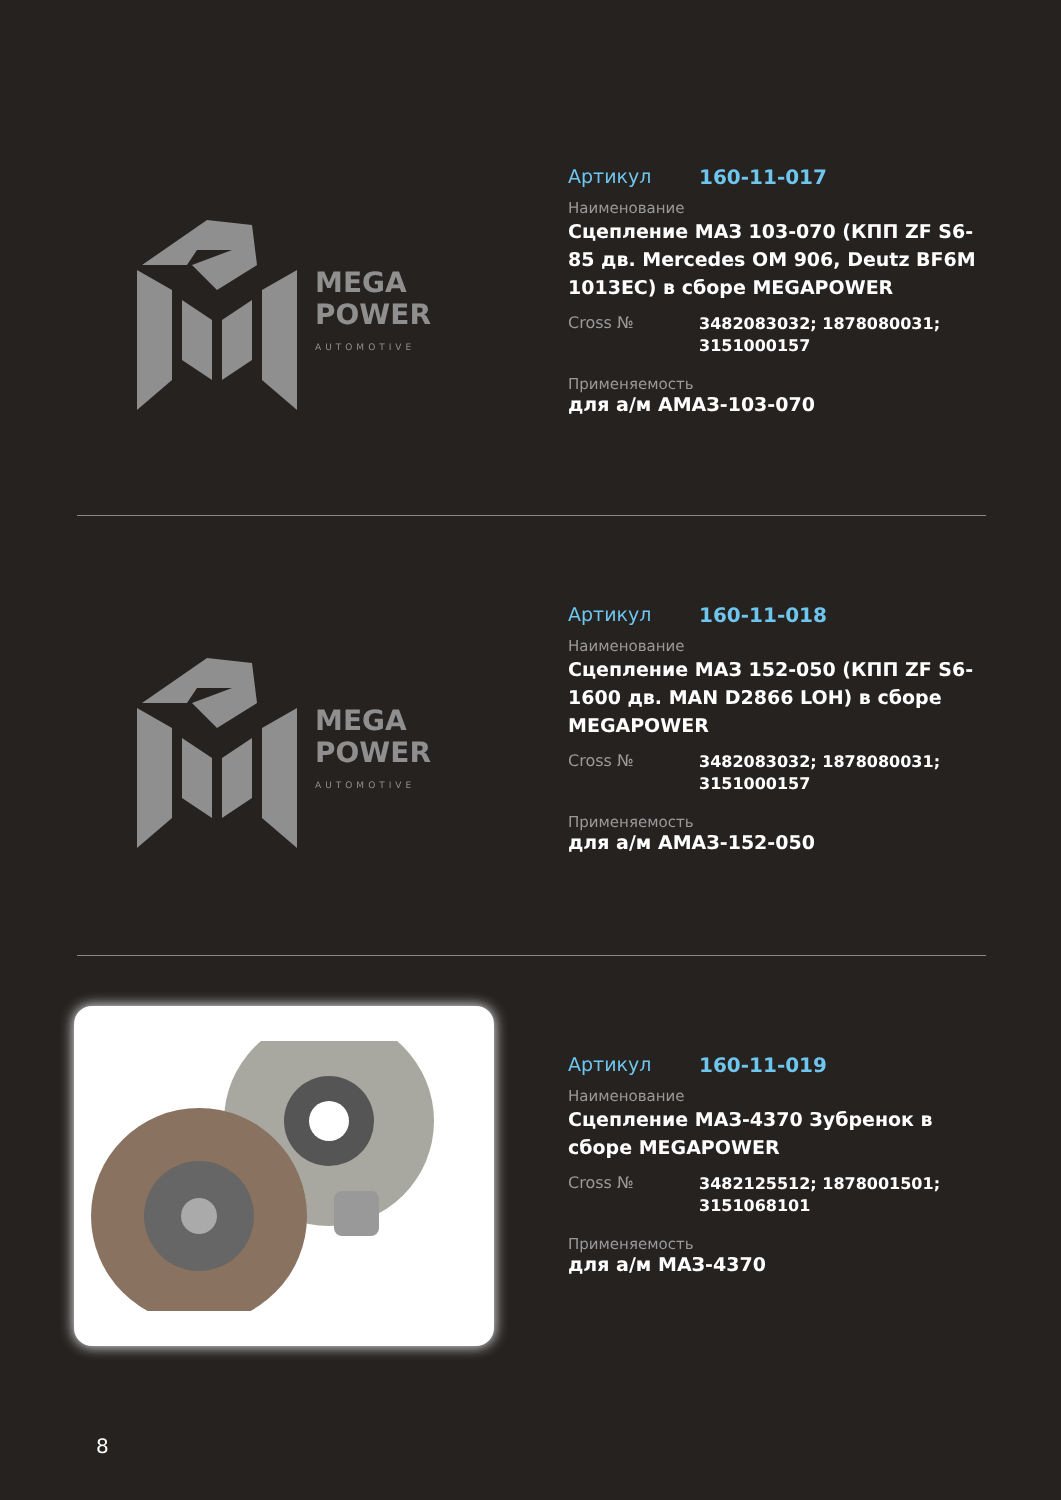MEGA
POWER
AUTOMOTIVE
Артикул 160-11-017
Наименование
Сцепление МАЗ 103-070 (КПП ZF S6-85 дв. Mercedes OM 906, Deutz BF6M 1013EC) в сборе MEGAPOWER
Cross № 3482083032; 1878080031;
3151000157
Применяемость
для а/м АМАЗ-103-070
MEGA
POWER
AUTOMOTIVE
Артикул 160-11-018
Наименование
Сцепление МАЗ 152-050 (КПП ZF S6-1600 дв. MAN D2866 LOH) в сборе MEGAPOWER
Cross № 3482083032; 1878080031;
3151000157
Применяемость
для а/м АМАЗ-152-050
Артикул 160-11-019
Наименование
Сцепление МАЗ-4370 Зубренок в сборе MEGAPOWER
Cross № 3482125512; 1878001501;
3151068101
Применяемость
для а/м МАЗ-4370
8